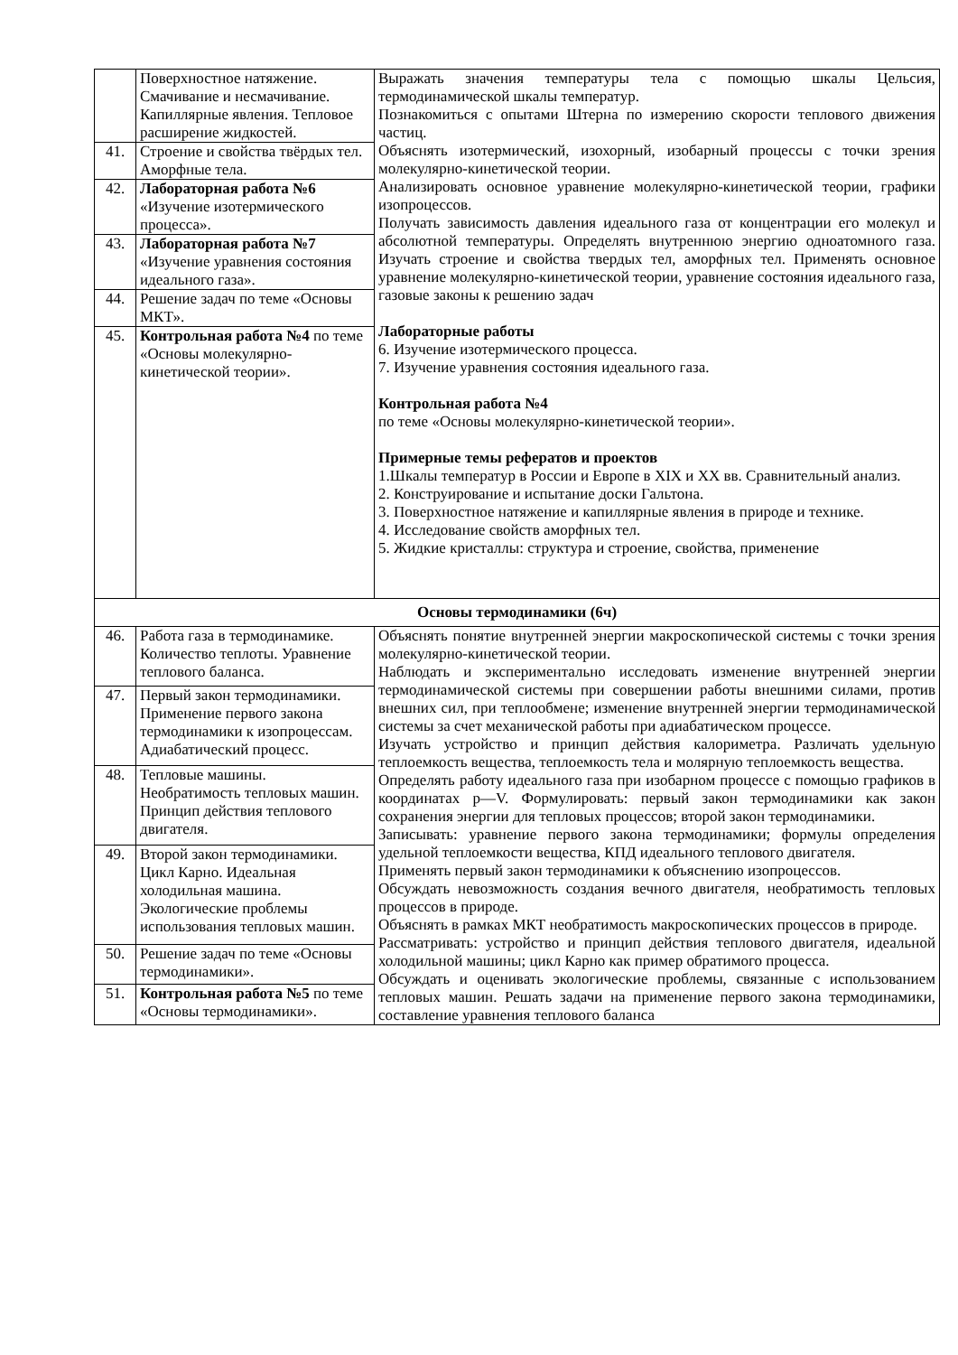| | Поверхностное натяжение. Смачивание и несмачивание. Капиллярные явления. Тепловое расширение жидкостей. | Выражать значения температуры тела с помощью шкалы Цельсия, термодинамической шкалы температур. Познакомиться с опытами Штерна по измерению скорости теплового движения частиц. Объяснять изотермический, изохорный, изобарный процессы с точки зрения молекулярно-кинетической теории. Анализировать основное уравнение молекулярно-кинетической теории, графики изопроцессов. Получать зависимость давления идеального газа от концентрации его молекул и абсолютной температуры. Определять внутреннюю энергию одноатомного газа. Изучать строение и свойства твердых тел, аморфных тел. Применять основное уравнение молекулярно-кинетической теории, уравнение состояния идеального газа, газовые законы к решению задач Лабораторные работы 6. Изучение изотермического процесса. 7. Изучение уравнения состояния идеального газа. Контрольная работа №4 по теме «Основы молекулярно-кинетической теории». Примерные темы рефератов и проектов 1.Шкалы температур в России и Европе в XIX и XX вв. Сравнительный анализ. 2. Конструирование и испытание доски Гальтона. 3. Поверхностное натяжение и капиллярные явления в природе и технике. 4. Исследование свойств аморфных тел. 5. Жидкие кристаллы: структура и строение, свойства, применение |
| 41. | Строение и свойства твёрдых тел. Аморфные тела. | |
| 42. | Лабораторная работа №6 «Изучение изотермического процесса». | |
| 43. | Лабораторная работа №7 «Изучение уравнения состояния идеального газа». | |
| 44. | Решение задач по теме «Основы МКТ». | |
| 45. | Контрольная работа №4 по теме «Основы молекулярно-кинетической теории». | |
| Основы термодинамики (6ч) | | |
| 46. | Работа газа в термодинамике. Количество теплоты. Уравнение теплового баланса. | Объяснять понятие внутренней энергии макроскопической системы с точки зрения молекулярно-кинетической теории. Наблюдать и экспериментально исследовать изменение внутренней энергии термодинамической системы при совершении работы внешними силами, против внешних сил, при теплообмене; изменение внутренней энергии термодинамической системы за счет механической работы при адиабатическом процессе. Изучать устройство и принцип действия калориметра. Различать удельную теплоемкость вещества, теплоемкость тела и молярную теплоемкость вещества. Определять работу идеального газа при изобарном процессе с помощью графиков в координатах p—V. Формулировать: первый закон термодинамики как закон сохранения энергии для тепловых процессов; второй закон термодинамики. Записывать: уравнение первого закона термодинамики; формулы определения удельной теплоемкости вещества, КПД идеального теплового двигателя. Применять первый закон термодинамики к объяснению изопроцессов. Обсуждать невозможность создания вечного двигателя, необратимость тепловых процессов в природе. Объяснять в рамках МКТ необратимость макроскопических процессов в природе. Рассматривать: устройство и принцип действия теплового двигателя, идеальной холодильной машины; цикл Карно как пример обратимого процесса. Обсуждать и оценивать экологические проблемы, связанные с использованием тепловых машин. Решать задачи на применение первого закона термодинамики, составление уравнения теплового баланса |
| 47. | Первый закон термодинамики. Применение первого закона термодинамики к изопроцессам. Адиабатический процесс. | |
| 48. | Тепловые машины. Необратимость тепловых машин. Принцип действия теплового двигателя. | |
| 49. | Второй закон термодинамики. Цикл Карно. Идеальная холодильная машина. Экологические проблемы использования тепловых машин. | |
| 50. | Решение задач по теме «Основы термодинамики». | |
| 51. | Контрольная работа №5 по теме «Основы термодинамики». | |